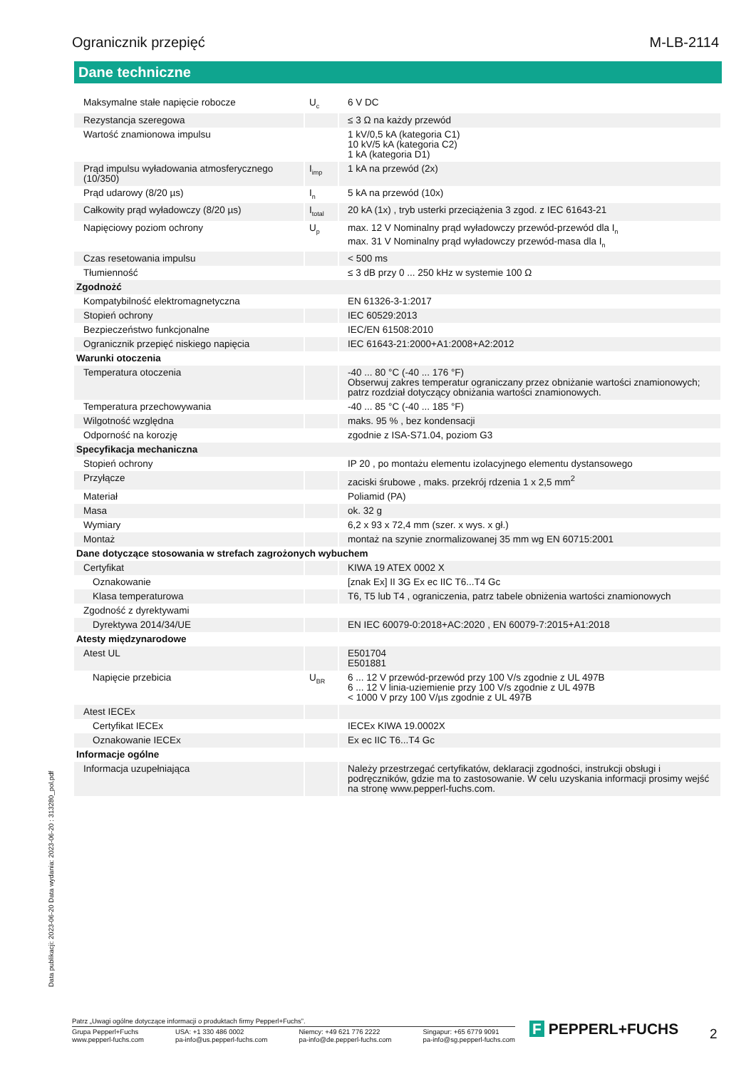Ogranicznik przepięć M-LB-2114
Dane techniczne
| Maksymalne stałe napięcie robocze | U<sub>c</sub> | 6 V DC |
| Rezystancja szeregowa | | ≤ 3 Ω na każdy przewód |
| Wartość znamionowa impulsu | | 1 kV/0,5 kA (kategoria C1) 10 kV/5 kA (kategoria C2) 1 kA (kategoria D1) |
| Prąd impulsu wyładowania atmosferycznego (10/350) | I<sub>imp</sub> | 1 kA na przewód (2x) |
| Prąd udarowy (8/20 µs) | I<sub>n</sub> | 5 kA na przewód (10x) |
| Całkowity prąd wyładowczy (8/20 µs) | I<sub>total</sub> | 20 kA (1x) , tryb usterki przeciążenia 3 zgod. z IEC 61643-21 |
| Napięciowy poziom ochrony | U<sub>p</sub> | max. 12 V Nominalny prąd wyładowczy przewód-przewód dla I<sub>n</sub> max. 31 V Nominalny prąd wyładowczy przewód-masa dla I<sub>n</sub> |
| Czas resetowania impulsu | | < 500 ms |
| Tłumienność | | ≤ 3 dB przy 0 ... 250 kHz w systemie 100 Ω |
| Zgodnożć | | |
| Kompatybilność elektromagnetyczna | | EN 61326-3-1:2017 |
| Stopień ochrony | | IEC 60529:2013 |
| Bezpieczeństwo funkcjonalne | | IEC/EN 61508:2010 |
| Ogranicznik przepięć niskiego napięcia | | IEC 61643-21:2000+A1:2008+A2:2012 |
| Warunki otoczenia | | |
| Temperatura otoczenia | | -40 ... 80 °C (-40 ... 176 °F) Obserwuj zakres temperatur ograniczany przez obniżanie wartości znamionowych; patrz rozdział dotyczący obniżania wartości znamionowych. |
| Temperatura przechowywania | | -40 ... 85 °C (-40 ... 185 °F) |
| Wilgotność względna | | maks. 95 % , bez kondensacji |
| Odporność na korozję | | zgodnie z ISA-S71.04, poziom G3 |
| Specyfikacja mechaniczna | | |
| Stopień ochrony | | IP 20 , po montażu elementu izolacyjnego elementu dystansowego |
| Przyłącze | | zaciski śrubowe , maks. przekrój rdzenia 1 x 2,5 mm<sup>2</sup> |
| Materiał | | Poliamid (PA) |
| Masa | | ok. 32 g |
| Wymiary | | 6,2 x 93 x 72,4 mm (szer. x wys. x gł.) |
| Montaż | | montaż na szynie znormalizowanej 35 mm wg EN 60715:2001 |
| Dane dotyczące stosowania w strefach zagrożonych wybuchem | | |
| Certyfikat | | KIWA 19 ATEX 0002 X |
| Oznakowanie | | [znak Ex] II 3G Ex ec IIC T6...T4 Gc |
| Klasa temperaturowa | | T6, T5 lub T4 , ograniczenia, patrz tabele obniżenia wartości znamionowych |
| Zgodność z dyrektywami | | |
| Dyrektywa 2014/34/UE | | EN IEC 60079-0:2018+AC:2020 , EN 60079-7:2015+A1:2018 |
| Atesty międzynarodowe | | |
| Atest UL | | E501704 E501881 |
| Napięcie przebicia | U<sub>BR</sub> | 6 ... 12 V przewód-przewód przy 100 V/s zgodnie z UL 497B 6 ... 12 V linia-uziemienie przy 100 V/s zgodnie z UL 497B < 1000 V przy 100 V/µs zgodnie z UL 497B |
| Atest IECEx | | |
| Certyfikat IECEx | | IECEx KIWA 19.0002X |
| Oznakowanie IECEx | | Ex ec IIC T6...T4 Gc |
| Informacje ogólne | | |
| Informacja uzupełniająca | | Należy przestrzegać certyfikatów, deklaracji zgodności, instrukcji obsługi i podręczników, gdzie ma to zastosowanie. W celu uzyskania informacji prosimy wejść na stronę www.pepperl-fuchs.com. |
Data publikacji: 2023-06-20 Data wydania: 2023-06-20 : 313280_pol.pdf
Patrz „Uwagi ogólne dotyczące informacji o produktach firmy Pepperl+Fuchs”.
Grupa Pepperl+Fuchs
www.pepperl-fuchs.com USA: +1 330 486 0002
pa-info@us.pepperl-fuchs.com Niemcy: +49 621 776 2222
pa-info@de.pepperl-fuchs.com Singapur: +65 6779 9091
pa-info@sg.pepperl-fuchs.com
F PEPPERL+FUCHS 2